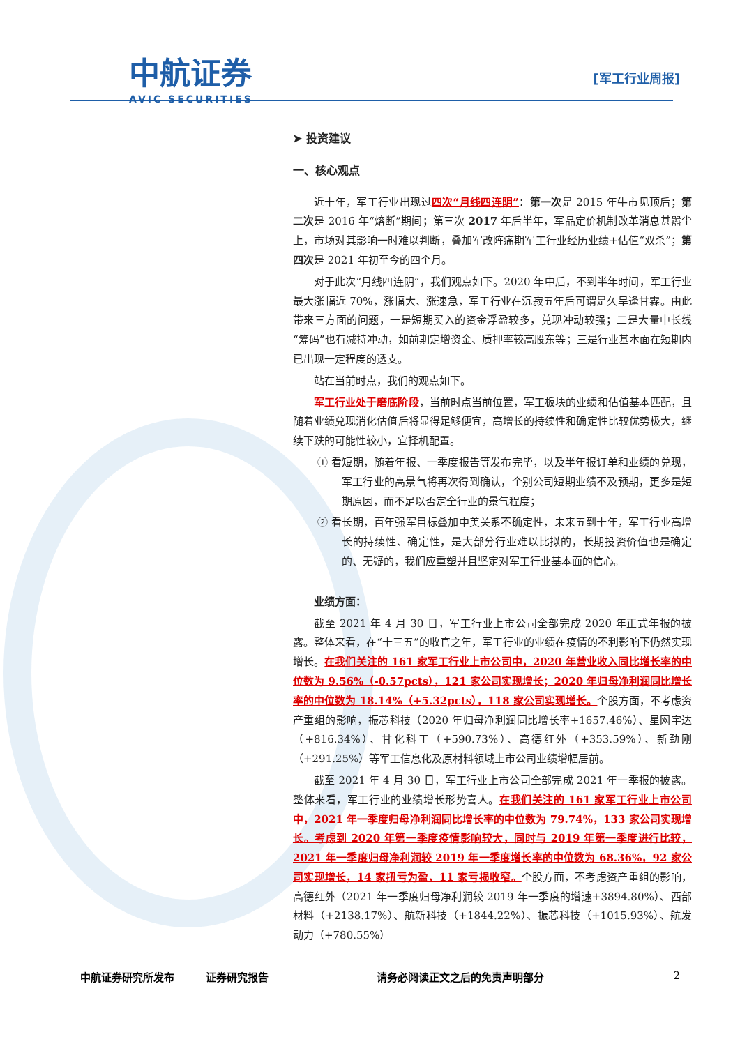中航证券
AVIC SECURITIES
[军工行业周报]
➤ 投资建议
一、核心观点
近十年，军工行业出现过四次“月线四连阴”：第一次是 2015 年牛市见顶后；第二次是 2016 年“熔断”期间；第三次 2017 年后半年，军品定价机制改革消息甚嚣尘上，市场对其影响一时难以判断，叠加军改阵痛期军工行业经历业绩+估值“双杀”；第四次是 2021 年初至今的四个月。
对于此次“月线四连阴”，我们观点如下。2020 年中后，不到半年时间，军工行业最大涨幅近 70%，涨幅大、涨速急，军工行业在沉寂五年后可谓是久旱逢甘霖。由此带来三方面的问题，一是短期买入的资金浮盈较多，兑现冲动较强；二是大量中长线“筹码”也有减持冲动，如前期定增资金、质押率较高股东等；三是行业基本面在短期内已出现一定程度的透支。
站在当前时点，我们的观点如下。
军工行业处于磨底阶段，当前时点当前位置，军工板块的业绩和估值基本匹配，且随着业绩兑现消化估值后将显得足够便宜，高增长的持续性和确定性比较优势极大，继续下跌的可能性较小，宜择机配置。
① 看短期，随着年报、一季度报告等发布完毕，以及半年报订单和业绩的兑现，军工行业的高景气将再次得到确认，个别公司短期业绩不及预期，更多是短期原因，而不足以否定全行业的景气程度；
② 看长期，百年强军目标叠加中美关系不确定性，未来五到十年，军工行业高增长的持续性、确定性，是大部分行业难以比拟的，长期投资价值也是确定的、无疑的，我们应重塑并且坚定对军工行业基本面的信心。
业绩方面：
截至 2021 年 4 月 30 日，军工行业上市公司全部完成 2020 年正式年报的披露。整体来看，在“十三五”的收官之年，军工行业的业绩在疫情的不利影响下仍然实现增长。在我们关注的 161 家军工行业上市公司中，2020 年营业收入同比增长率的中位数为 9.56%（-0.57pcts），121 家公司实现增长；2020 年归母净利润同比增长率的中位数为 18.14%（+5.32pcts），118 家公司实现增长。个股方面，不考虑资产重组的影响，振芯科技（2020 年归母净利润同比增长率+1657.46%）、星网宇达（+816.34%）、甘化科工（+590.73%）、高德红外（+353.59%）、新劲刚（+291.25%）等军工信息化及原材料领域上市公司业绩增幅居前。
截至 2021 年 4 月 30 日，军工行业上市公司全部完成 2021 年一季报的披露。整体来看，军工行业的业绩增长形势喜人。在我们关注的 161 家军工行业上市公司中，2021 年一季度归母净利润同比增长率的中位数为 79.74%，133 家公司实现增长。考虑到 2020 年第一季度疫情影响较大，同时与 2019 年第一季度进行比较，2021 年一季度归母净利润较 2019 年一季度增长率的中位数为 68.36%，92 家公司实现增长，14 家扭亏为盈，11 家亏损收窄。个股方面，不考虑资产重组的影响，高德红外（2021 年一季度归母净利润较 2019 年一季度的增速+3894.80%）、西部材料（+2138.17%）、航新科技（+1844.22%）、振芯科技（+1015.93%）、航发动力（+780.55%）
中航证券研究所发布 证券研究报告 请务必阅读正文之后的免责声明部分 2